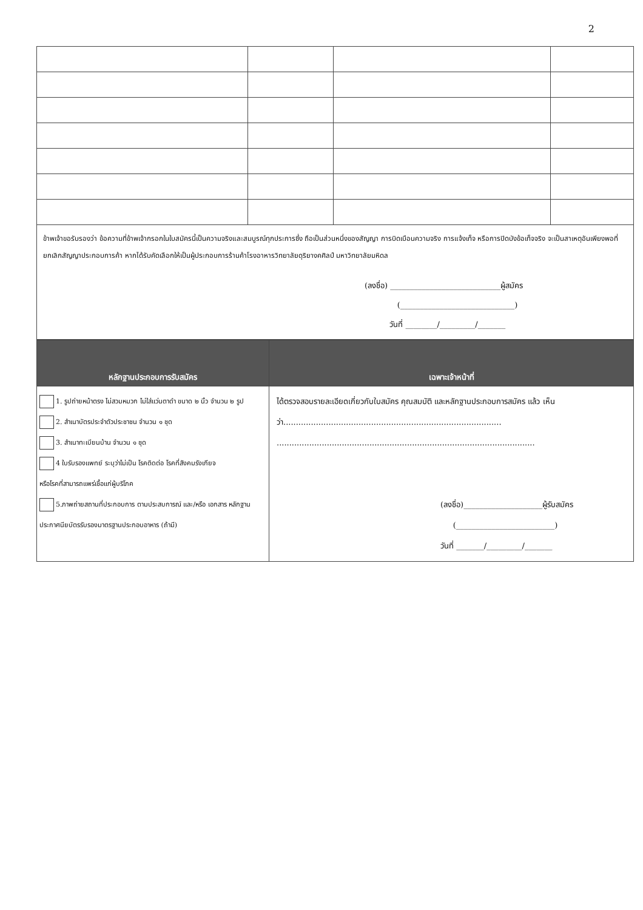2
| ข้าพเจ้าขอรับรองว่า ข้อความที่ข้าพเจ้ากรอกในใบสมัครนี้เป็นความจริงและสมบูรณ์ทุกประการซึ่ง ถือเป็นส่วนหนึ่งของสัญญา การบิดเบือนความจริง การแจ้งเท็จ หรือการปิดบังข้อเท็จจริง จะเป็นสาเหตุอันเพียงพอที่ยกเลิกสัญญาประกอบการค้า หากได้รับคัดเลือกให้เป็นผู้ประกอบการร้านค้าโรงอาหารวิทยาลัยดุริยางคศิลป์ มหาวิทยาลัยมหิดล (ลงชื่อ) ____________________________ผู้สมัคร (_____________________________) วันที่ ________/_________/_______ | | | |
| หลักฐานประกอบการรับสมัคร | เฉพาะเจ้าหน้าที่ |
| 1. รูปถ่ายหน้าตรง ไม่สวมหมวก ไม่ใส่แว่นตาดำ ขนาด ๒ นิ้ว จำนวน ๒ รูป 2. สำเนาบัตรประจำตัวประชาชน จำนวน ๑ ชุด 3. สำเนาทะเบียนบ้าน จำนวน ๑ ชุด 4 ใบรับรองแพทย์ ระบุว่าไม่เป็น โรคติดต่อ โรคที่สังคมรังเกียจ หรือโรคที่สามารถแพร่เชื้อแก่ผู้บริโภค 5.ภาพถ่ายสถานที่ประกอบการ ตามประสบการณ์ และ/หรือ เอกสาร หลักฐาน ประกาศนียบัตรรับรองมาตรฐานประกอบอาหาร (ถ้ามี) | ได้ตรวจสอบรายละเอียดเกี่ยวกับใบสมัคร คุณสมบัติ และหลักฐานประกอบการสมัคร แล้ว เห็นว่า....................................................................................... ....................................................................................................... (ลงชื่อ)____________________ผู้รับสมัคร (_________________________) วันที่ _______/_________/_______ |